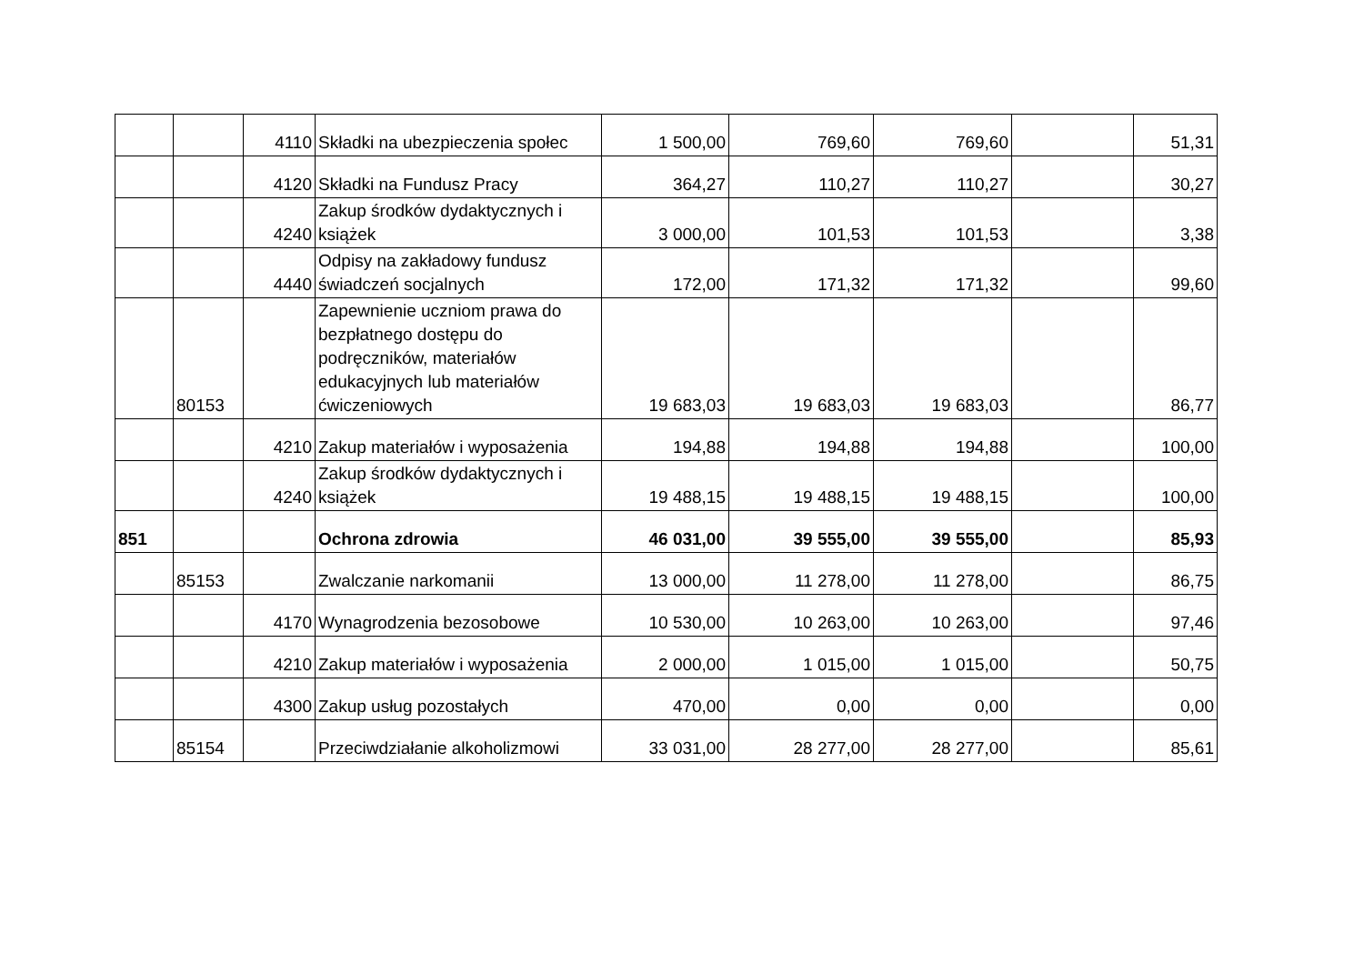| | | 4110 | Składki na ubezpieczenia społec | 1 500,00 | 769,60 | 769,60 | | 51,31 |
| | | 4120 | Składki na Fundusz Pracy | 364,27 | 110,27 | 110,27 | | 30,27 |
| | | 4240 | Zakup środków dydaktycznych i książek | 3 000,00 | 101,53 | 101,53 | | 3,38 |
| | | 4440 | Odpisy na zakładowy fundusz świadczeń socjalnych | 172,00 | 171,32 | 171,32 | | 99,60 |
| | 80153 | | Zapewnienie uczniom prawa do bezpłatnego dostępu do podręczników, materiałów edukacyjnych lub materiałów ćwiczeniowych | 19 683,03 | 19 683,03 | 19 683,03 | | 86,77 |
| | | 4210 | Zakup materiałów i wyposażenia | 194,88 | 194,88 | 194,88 | | 100,00 |
| | | 4240 | Zakup środków dydaktycznych i książek | 19 488,15 | 19 488,15 | 19 488,15 | | 100,00 |
| 851 | | | Ochrona zdrowia | 46 031,00 | 39 555,00 | 39 555,00 | | 85,93 |
| | 85153 | | Zwalczanie narkomanii | 13 000,00 | 11 278,00 | 11 278,00 | | 86,75 |
| | | 4170 | Wynagrodzenia bezosobowe | 10 530,00 | 10 263,00 | 10 263,00 | | 97,46 |
| | | 4210 | Zakup materiałów i wyposażenia | 2 000,00 | 1 015,00 | 1 015,00 | | 50,75 |
| | | 4300 | Zakup usług pozostałych | 470,00 | 0,00 | 0,00 | | 0,00 |
| | 85154 | | Przeciwdziałanie alkoholizmowi | 33 031,00 | 28 277,00 | 28 277,00 | | 85,61 |